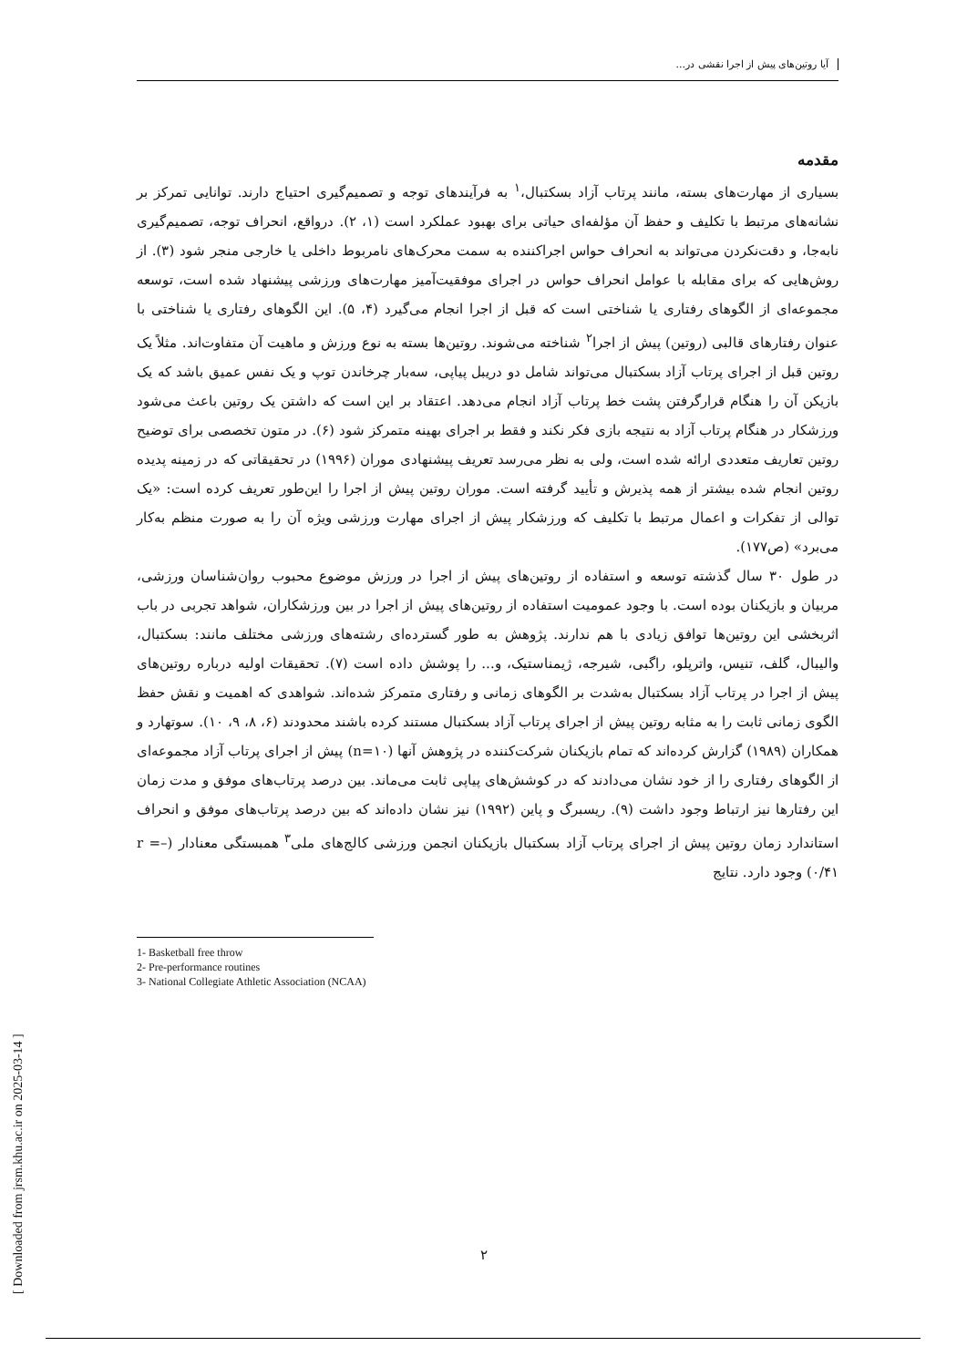آیا روتین‌های پیش از اجرا نقشی در...
مقدمه
بسیاری از مهارت‌های بسته، مانند پرتاب آزاد بسکتبال،<sup>۱</sup> به فرآیندهای توجه و تصمیم‌گیری احتیاج دارند. توانایی تمرکز بر نشانه‌های مرتبط با تکلیف و حفظ آن مؤلفه‌ای حیاتی برای بهبود عملکرد است (۱، ۲). درواقع، انحراف توجه، تصمیم‌گیری نابه‌جا، و دقت‌نکردن می‌تواند به انحراف حواس اجراکننده به سمت محرک‌های نامربوط داخلی یا خارجی منجر شود (۳). از روش‌هایی که برای مقابله با عوامل انحراف حواس در اجرای موفقیت‌آمیز مهارت‌های ورزشی پیشنهاد شده است، توسعه مجموعه‌ای از الگوهای رفتاری یا شناختی است که قبل از اجرا انجام می‌گیرد (۴، ۵). این الگوهای رفتاری یا شناختی با عنوان رفتارهای قالبی (روتین) پیش از اجرا<sup>۲</sup> شناخته می‌شوند. روتین‌ها بسته به نوع ورزش و ماهیت آن متفاوت‌اند. مثلاً یک روتین قبل از اجرای پرتاب آزاد بسکتبال می‌تواند شامل دو دریبل پیاپی، سه‌بار چرخاندن توپ و یک نفس عمیق باشد که یک بازیکن آن را هنگام قرارگرفتن پشت خط پرتاب آزاد انجام می‌دهد. اعتقاد بر این است که داشتن یک روتین باعث می‌شود ورزشکار در هنگام پرتاب آزاد به نتیجه بازی فکر نکند و فقط بر اجرای بهینه متمرکز شود (۶). در متون تخصصی برای توضیح روتین تعاریف متعددی ارائه شده است، ولی به نظر می‌رسد تعریف پیشنهادی موران (۱۹۹۶) در تحقیقاتی که در زمینه پدیده روتین انجام شده بیشتر از همه پذیرش و تأیید گرفته است. موران روتین پیش از اجرا را این‌طور تعریف کرده است: «یک توالی از تفکرات و اعمال مرتبط با تکلیف که ورزشکار پیش از اجرای مهارت ورزشی ویژه آن را به صورت منظم به‌کار می‌برد» (ص۱۷۷).
در طول ۳۰ سال گذشته توسعه و استفاده از روتین‌های پیش از اجرا در ورزش موضوع محبوب روان‌شناسان ورزشی، مربیان و بازیکنان بوده است. با وجود عمومیت استفاده از روتین‌های پیش از اجرا در بین ورزشکاران، شواهد تجربی در باب اثربخشی این روتین‌ها توافق زیادی با هم ندارند. پژوهش به طور گسترده‌ای رشته‌های ورزشی مختلف مانند: بسکتبال، والیبال، گلف، تنیس، واترپلو، راگبی، شیرجه، ژیمناستیک، و... را پوشش داده است (۷). تحقیقات اولیه درباره روتین‌های پیش از اجرا در پرتاب آزاد بسکتبال به‌شدت بر الگوهای زمانی و رفتاری متمرکز شده‌اند. شواهدی که اهمیت و نقش حفظ الگوی زمانی ثابت را به مثابه روتین پیش از اجرای پرتاب آزاد بسکتبال مستند کرده باشند محدودند (۶، ۸، ۹، ۱۰). سوتهارد و همکاران (۱۹۸۹) گزارش کرده‌اند که تمام بازیکنان شرکت‌کننده در پژوهش آنها (n=۱۰) پیش از اجرای پرتاب آزاد مجموعه‌ای از الگوهای رفتاری را از خود نشان می‌دادند که در کوشش‌های پیاپی ثابت می‌ماند. بین درصد پرتاب‌های موفق و مدت زمان این رفتارها نیز ارتباط وجود داشت (۹). ریسبرگ و پاین (۱۹۹۲) نیز نشان داده‌اند که بین درصد پرتاب‌های موفق و انحراف استاندارد زمان روتین پیش از اجرای پرتاب آزاد بسکتبال بازیکنان انجمن ورزشی کالج‌های ملی<sup>۳</sup> همبستگی معنادار (r =–۰/۴۱) وجود دارد. نتایج
1- Basketball free throw
2- Pre-performance routines
3- National Collegiate Athletic Association (NCAA)
۲
[ Downloaded from jrsm.khu.ac.ir on 2025-03-14 ]